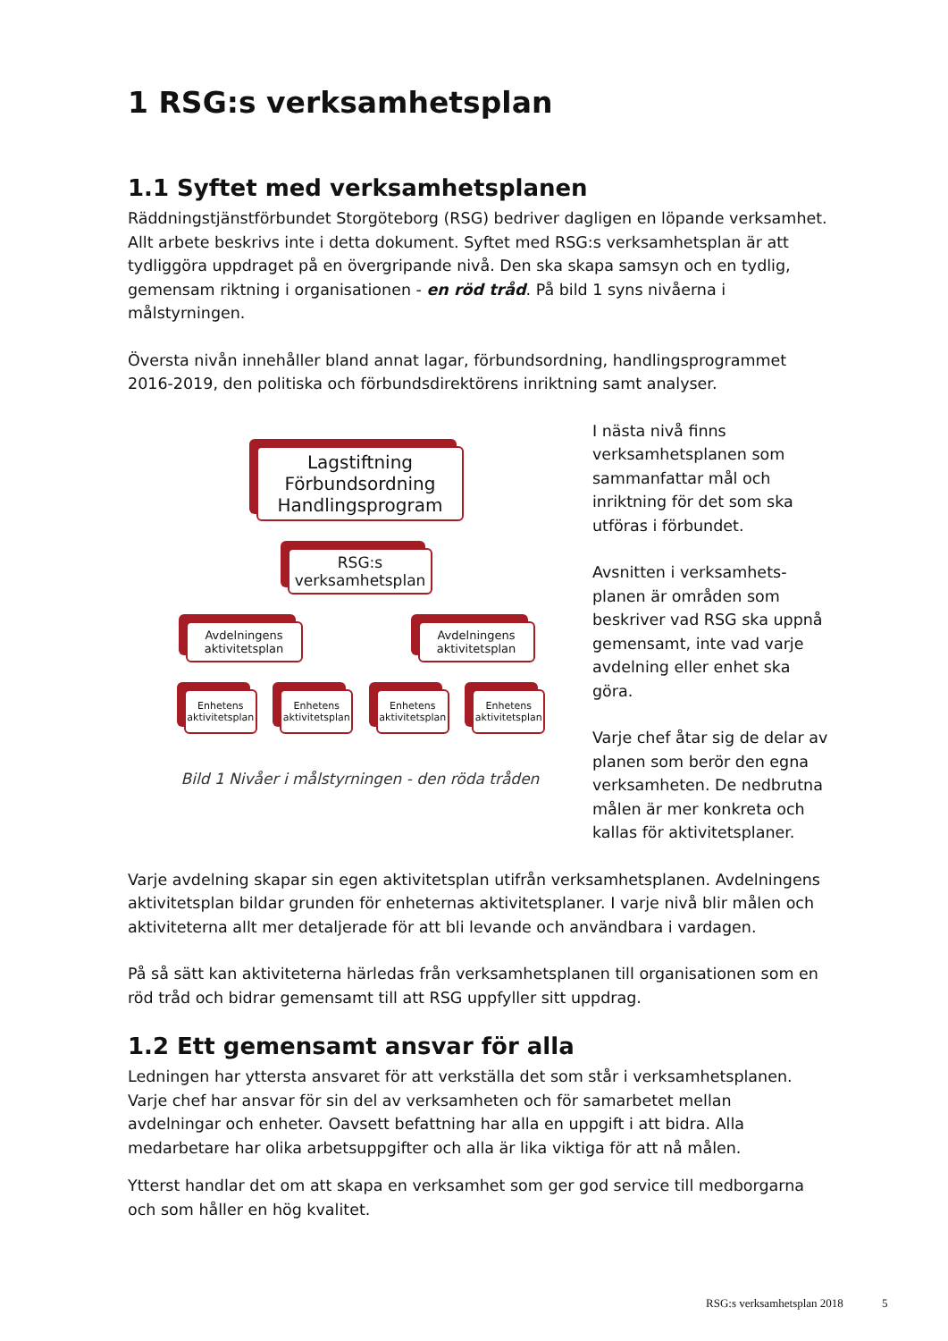1 RSG:s verksamhetsplan
1.1 Syftet med verksamhetsplanen
Räddningstjänstförbundet Storgöteborg (RSG) bedriver dagligen en löpande verksamhet. Allt arbete beskrivs inte i detta dokument. Syftet med RSG:s verksamhetsplan är att tydlig­göra uppdraget på en övergripande nivå. Den ska skapa samsyn och en tydlig, gemensam riktning i organisationen - en röd tråd. På bild 1 syns nivåerna i målstyrningen.
Översta nivån innehåller bland annat lagar, förbundsordning, handlingsprogrammet 2016-2019, den politiska och förbundsdirektörens inriktning samt analyser.
Lagstiftning
Förbundsordning
Handlingsprogram
RSG:s
verksamhetsplan
Avdelningens aktivitetsplan
Avdelningens aktivitetsplan
Enhetens aktivitetsplan
Enhetens aktivitetsplan
Enhetens aktivitetsplan
Enhetens aktivitetsplan
Bild 1 Nivåer i målstyrningen - den röda tråden
I nästa nivå finns verksamhets­planen som sammanfattar mål och inriktning för det som ska utföras i förbundet.
Avsnitten i verksamhets­planen är områden som beskriver vad RSG ska uppnå gemensamt, inte vad varje avdelning eller enhet ska göra.
Varje chef åtar sig de delar av planen som berör den egna verksamheten. De nedbrutna målen är mer konkreta och kallas för aktivitetsplaner.
Varje avdelning skapar sin egen aktivitetsplan utifrån verksamhetsplanen. Avdelningens aktivitetsplan bildar grunden för enheternas aktivitetsplaner. I varje nivå blir målen och aktiviteterna allt mer detaljerade för att bli levande och användbara i vardagen.
På så sätt kan aktiviteterna härledas från verksamhetsplanen till organisationen som en röd tråd och bidrar gemensamt till att RSG uppfyller sitt uppdrag.
1.2 Ett gemensamt ansvar för alla
Ledningen har yttersta ansvaret för att verkställa det som står i verksamhetsplanen. Varje chef har ansvar för sin del av verksamheten och för samarbetet mellan avdelningar och en­heter. Oavsett befattning har alla en uppgift i att bidra. Alla medarbetare har olika arbets­uppgifter och alla är lika viktiga för att nå målen.
Ytterst handlar det om att skapa en verksamhet som ger god service till medborgarna och som håller en hög kvalitet.
RSG:s verksamhetsplan 2018 5